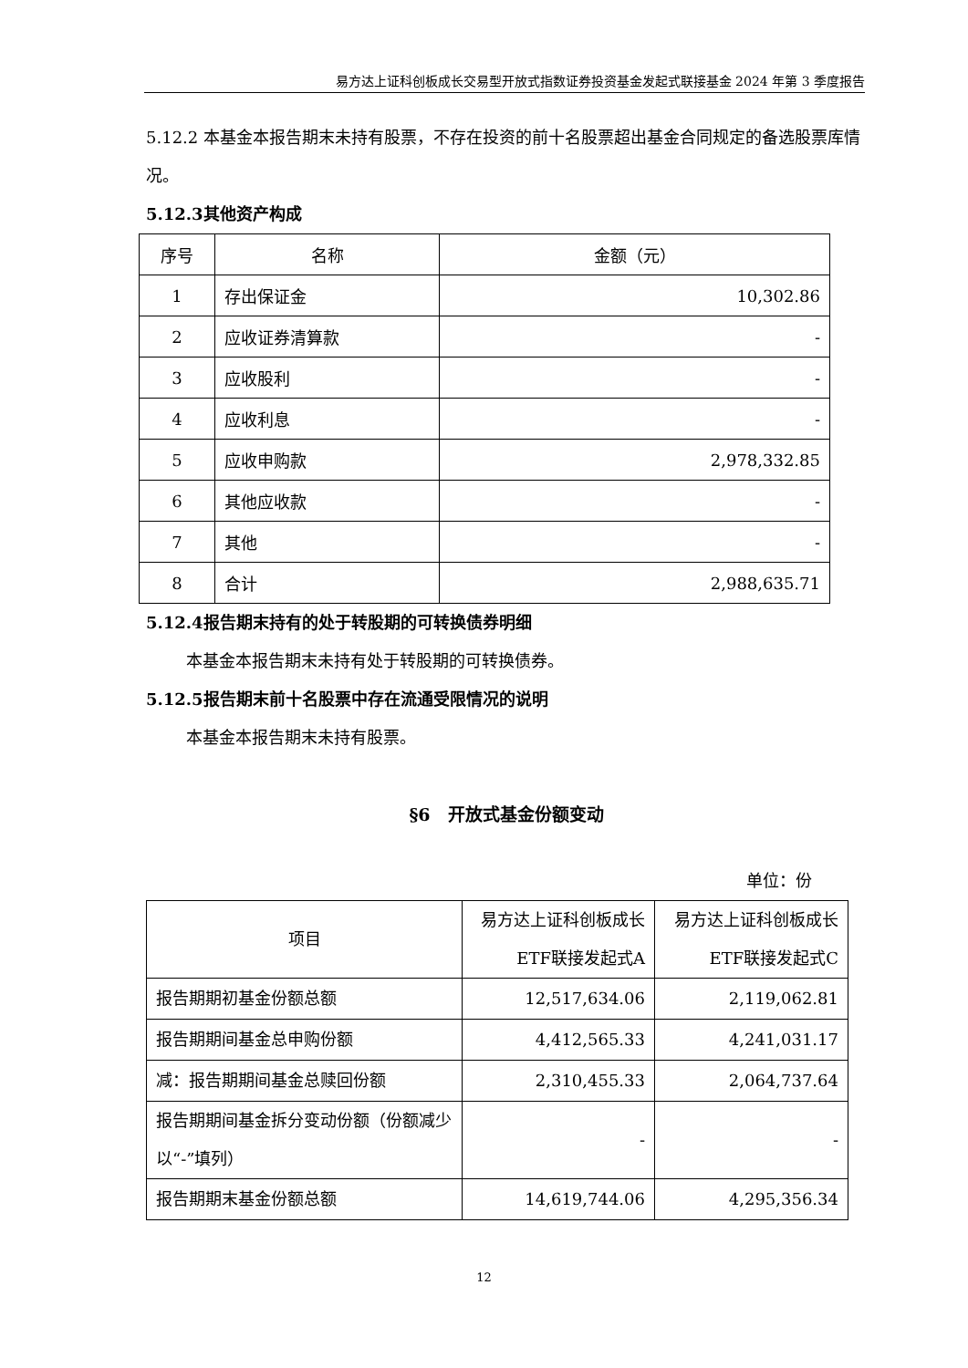易方达上证科创板成长交易型开放式指数证券投资基金发起式联接基金 2024 年第 3 季度报告
5.12.2 本基金本报告期末未持有股票，不存在投资的前十名股票超出基金合同规定的备选股票库情况。
5.12.3其他资产构成
| 序号 | 名称 | 金额（元） |
| --- | --- | --- |
| 1 | 存出保证金 | 10,302.86 |
| 2 | 应收证券清算款 | - |
| 3 | 应收股利 | - |
| 4 | 应收利息 | - |
| 5 | 应收申购款 | 2,978,332.85 |
| 6 | 其他应收款 | - |
| 7 | 其他 | - |
| 8 | 合计 | 2,988,635.71 |
5.12.4报告期末持有的处于转股期的可转换债券明细
本基金本报告期末未持有处于转股期的可转换债券。
5.12.5报告期末前十名股票中存在流通受限情况的说明
本基金本报告期末未持有股票。
§6　开放式基金份额变动
单位：份
| 项目 | 易方达上证科创板成长ETF联接发起式A | 易方达上证科创板成长ETF联接发起式C |
| --- | --- | --- |
| 报告期期初基金份额总额 | 12,517,634.06 | 2,119,062.81 |
| 报告期期间基金总申购份额 | 4,412,565.33 | 4,241,031.17 |
| 减：报告期期间基金总赎回份额 | 2,310,455.33 | 2,064,737.64 |
| 报告期期间基金拆分变动份额（份额减少以“-”填列） | - | - |
| 报告期期末基金份额总额 | 14,619,744.06 | 4,295,356.34 |
12